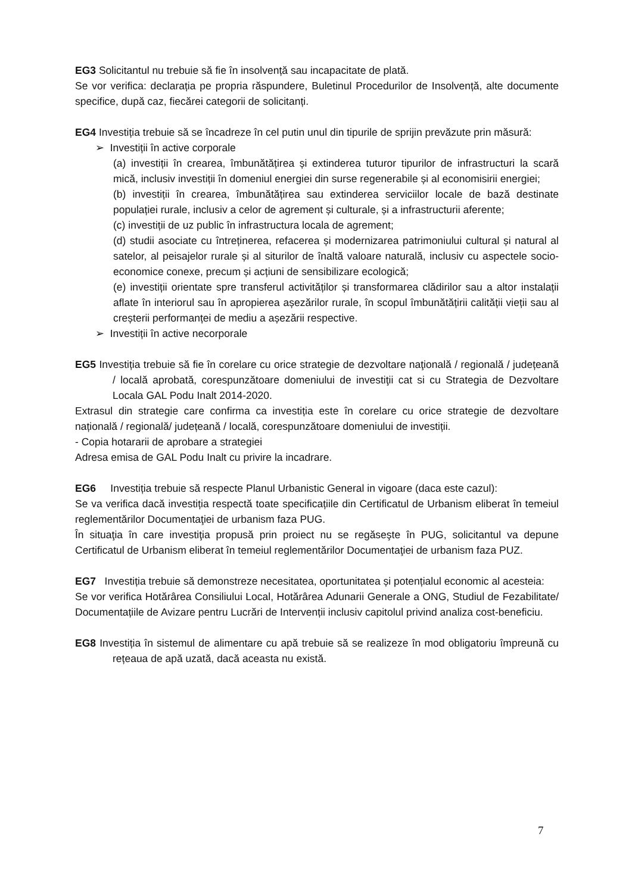EG3 Solicitantul nu trebuie să fie în insolvență sau incapacitate de plată.
Se vor verifica: declarația pe propria răspundere, Buletinul Procedurilor de Insolvență, alte documente specifice, după caz, fiecărei categorii de solicitanți.
EG4 Investiția trebuie să se încadreze în cel putin unul din tipurile de sprijin prevăzute prin măsură:
➢ Investiții în active corporale
(a) investiții în crearea, îmbunătățirea și extinderea tuturor tipurilor de infrastructuri la scară mică, inclusiv investiții în domeniul energiei din surse regenerabile și al economisirii energiei;
(b) investiții în crearea, îmbunătățirea sau extinderea serviciilor locale de bază destinate populației rurale, inclusiv a celor de agrement și culturale, și a infrastructurii aferente;
(c) investiții de uz public în infrastructura locala de agrement;
(d) studii asociate cu întreținerea, refacerea și modernizarea patrimoniului cultural și natural al satelor, al peisajelor rurale și al siturilor de înaltă valoare naturală, inclusiv cu aspectele socio-economice conexe, precum și acțiuni de sensibilizare ecologică;
(e) investiții orientate spre transferul activităților și transformarea clădirilor sau a altor instalații aflate în interiorul sau în apropierea așezărilor rurale, în scopul îmbunătățirii calității vieții sau al creșterii performanței de mediu a așezării respective.
➢ Investiții în active necorporale
EG5 Investiția trebuie să fie în corelare cu orice strategie de dezvoltare naţională / regională / județeană / locală aprobată, corespunzătoare domeniului de investiţii cat si cu Strategia de Dezvoltare Locala GAL Podu Inalt 2014-2020.
Extrasul din strategie care confirma ca investiția este în corelare cu orice strategie de dezvoltare națională / regională/ județeană / locală, corespunzătoare domeniului de investiții.
- Copia hotararii de aprobare a strategiei
Adresa emisa de GAL Podu Inalt cu privire la incadrare.
EG6 Investiția trebuie să respecte Planul Urbanistic General in vigoare (daca este cazul):
Se va verifica dacă investiția respectă toate specificațiile din Certificatul de Urbanism eliberat în temeiul reglementărilor Documentaţiei de urbanism faza PUG.
În situaţia în care investiţia propusă prin proiect nu se regăseşte în PUG, solicitantul va depune Certificatul de Urbanism eliberat în temeiul reglementărilor Documentaţiei de urbanism faza PUZ.
EG7 Investiția trebuie să demonstreze necesitatea, oportunitatea și potențialul economic al acesteia:
Se vor verifica Hotărârea Consiliului Local, Hotărârea Adunarii Generale a ONG, Studiul de Fezabilitate/ Documentațiile de Avizare pentru Lucrări de Intervenții inclusiv capitolul privind analiza cost-beneficiu.
EG8 Investiția în sistemul de alimentare cu apă trebuie să se realizeze în mod obligatoriu împreună cu rețeaua de apă uzată, dacă aceasta nu există.
7